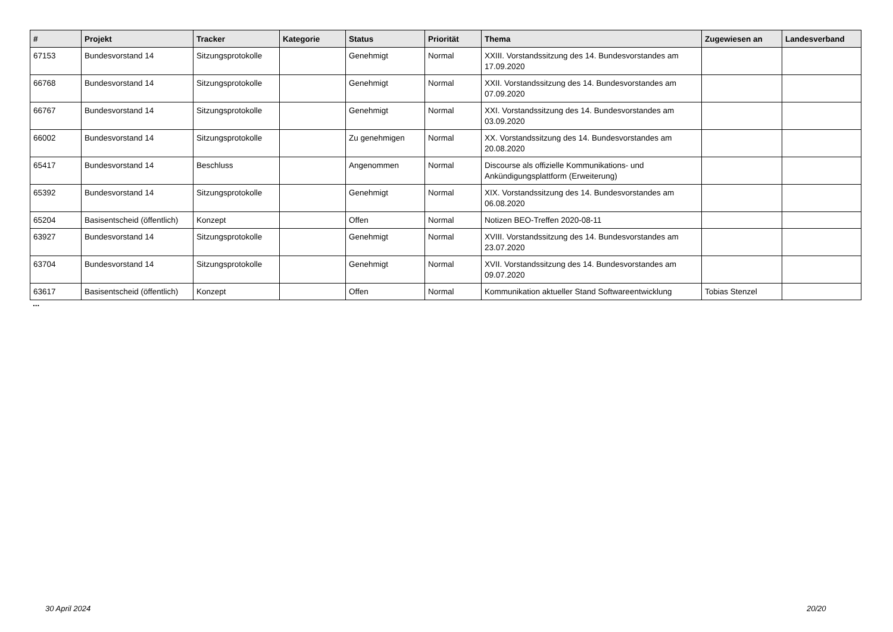| # | Projekt | Tracker | Kategorie | Status | Priorität | Thema | Zugewiesen an | Landesverband |
| --- | --- | --- | --- | --- | --- | --- | --- | --- |
| 67153 | Bundesvorstand 14 | Sitzungsprotokolle | | Genehmigt | Normal | XXIII. Vorstandssitzung des 14. Bundesvorstandes am 17.09.2020 | | |
| 66768 | Bundesvorstand 14 | Sitzungsprotokolle | | Genehmigt | Normal | XXII. Vorstandssitzung des 14. Bundesvorstandes am 07.09.2020 | | |
| 66767 | Bundesvorstand 14 | Sitzungsprotokolle | | Genehmigt | Normal | XXI. Vorstandssitzung des 14. Bundesvorstandes am 03.09.2020 | | |
| 66002 | Bundesvorstand 14 | Sitzungsprotokolle | | Zu genehmigen | Normal | XX. Vorstandssitzung des 14. Bundesvorstandes am 20.08.2020 | | |
| 65417 | Bundesvorstand 14 | Beschluss | | Angenommen | Normal | Discourse als offizielle Kommunikations- und Ankündigungsplattform (Erweiterung) | | |
| 65392 | Bundesvorstand 14 | Sitzungsprotokolle | | Genehmigt | Normal | XIX. Vorstandssitzung des 14. Bundesvorstandes am 06.08.2020 | | |
| 65204 | Basisentscheid (öffentlich) | Konzept | | Offen | Normal | Notizen BEO-Treffen 2020-08-11 | | |
| 63927 | Bundesvorstand 14 | Sitzungsprotokolle | | Genehmigt | Normal | XVIII. Vorstandssitzung des 14. Bundesvorstandes am 23.07.2020 | | |
| 63704 | Bundesvorstand 14 | Sitzungsprotokolle | | Genehmigt | Normal | XVII. Vorstandssitzung des 14. Bundesvorstandes am 09.07.2020 | | |
| 63617 | Basisentscheid (öffentlich) | Konzept | | Offen | Normal | Kommunikation aktueller Stand Softwareentwicklung | Tobias Stenzel | |
...
30 April 2024 20/20